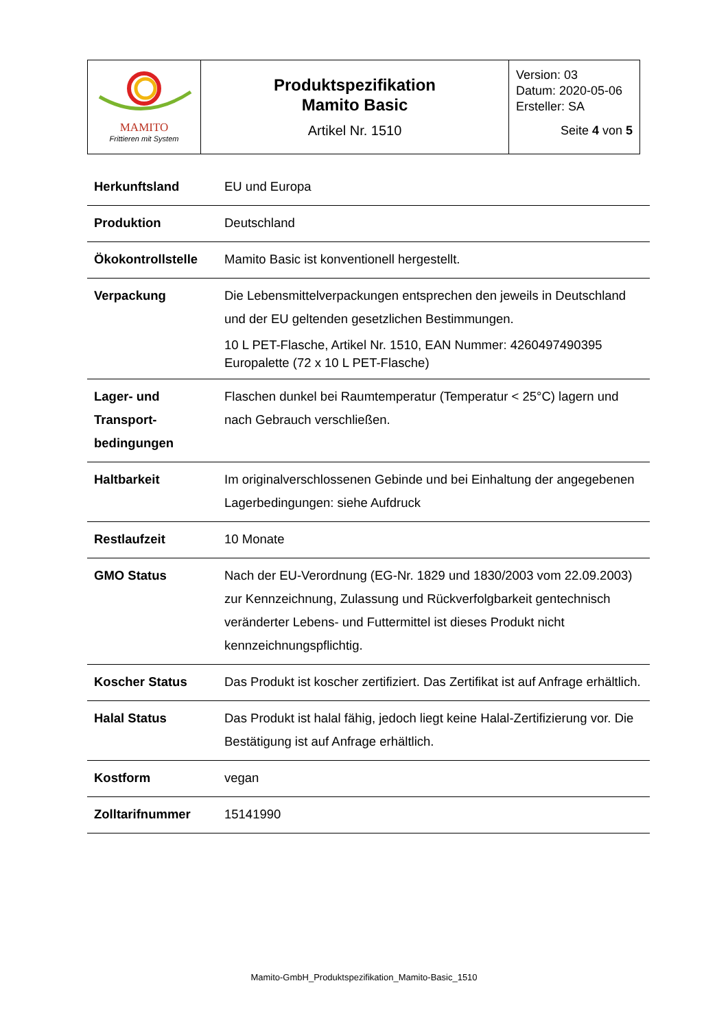| MAMITO Frittieren mit System | Produktspezifikation Mamito Basic Artikel Nr. 1510 | Version: 03 Datum: 2020-05-06 Ersteller: SA Seite 4 von 5 |
| Herkunftsland | EU und Europa |
| Produktion | Deutschland |
| Ökokontrollstelle | Mamito Basic ist konventionell hergestellt. |
| Verpackung | Die Lebensmittelverpackungen entsprechen den jeweils in Deutschland und der EU geltenden gesetzlichen Bestimmungen. 10 L PET-Flasche, Artikel Nr. 1510, EAN Nummer: 4260497490395 Europalette (72 x 10 L PET-Flasche) |
| Lager- und Transport-bedingungen | Flaschen dunkel bei Raumtemperatur (Temperatur < 25°C) lagern und nach Gebrauch verschließen. |
| Haltbarkeit | Im originalverschlossenen Gebinde und bei Einhaltung der angegebenen Lagerbedingungen: siehe Aufdruck |
| Restlaufzeit | 10 Monate |
| GMO Status | Nach der EU-Verordnung (EG-Nr. 1829 und 1830/2003 vom 22.09.2003) zur Kennzeichnung, Zulassung und Rückverfolgbarkeit gentechnisch veränderter Lebens- und Futtermittel ist dieses Produkt nicht kennzeichnungspflichtig. |
| Koscher Status | Das Produkt ist koscher zertifiziert. Das Zertifikat ist auf Anfrage erhältlich. |
| Halal Status | Das Produkt ist halal fähig, jedoch liegt keine Halal-Zertifizierung vor. Die Bestätigung ist auf Anfrage erhältlich. |
| Kostform | vegan |
| Zolltarifnummer | 15141990 |
Mamito-GmbH_Produktspezifikation_Mamito-Basic_1510